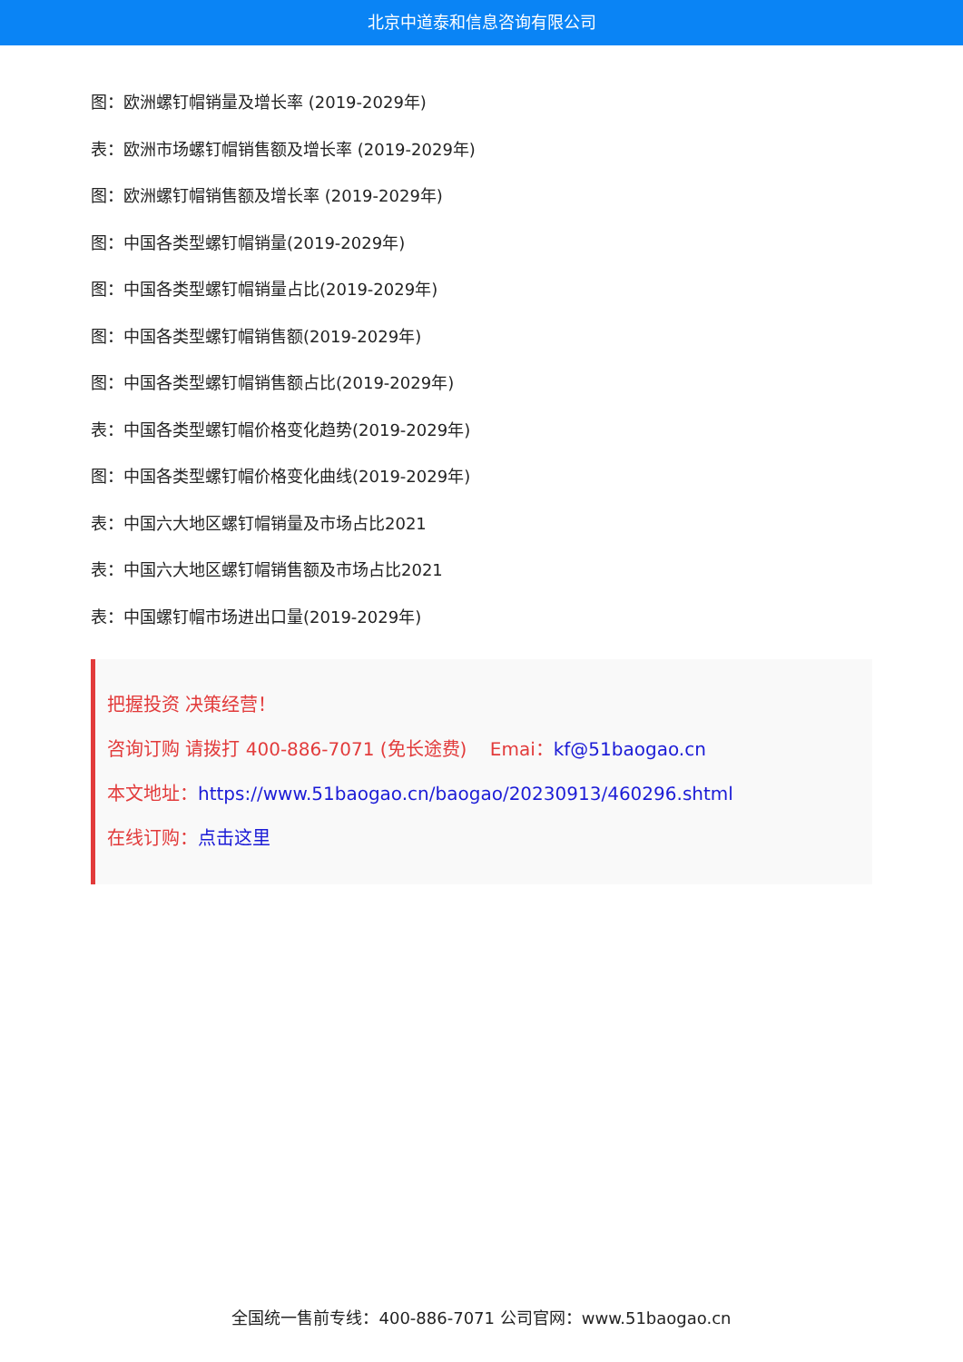北京中道泰和信息咨询有限公司
图：欧洲螺钉帽销量及增长率 (2019-2029年)
表：欧洲市场螺钉帽销售额及增长率 (2019-2029年)
图：欧洲螺钉帽销售额及增长率 (2019-2029年)
图：中国各类型螺钉帽销量(2019-2029年)
图：中国各类型螺钉帽销量占比(2019-2029年)
图：中国各类型螺钉帽销售额(2019-2029年)
图：中国各类型螺钉帽销售额占比(2019-2029年)
表：中国各类型螺钉帽价格变化趋势(2019-2029年)
图：中国各类型螺钉帽价格变化曲线(2019-2029年)
表：中国六大地区螺钉帽销量及市场占比2021
表：中国六大地区螺钉帽销售额及市场占比2021
表：中国螺钉帽市场进出口量(2019-2029年)
把握投资 决策经营！
咨询订购 请拨打 400-886-7071 (免长途费) Emai：kf@51baogao.cn
本文地址：https://www.51baogao.cn/baogao/20230913/460296.shtml
在线订购：点击这里
全国统一售前专线：400-886-7071 公司官网：www.51baogao.cn